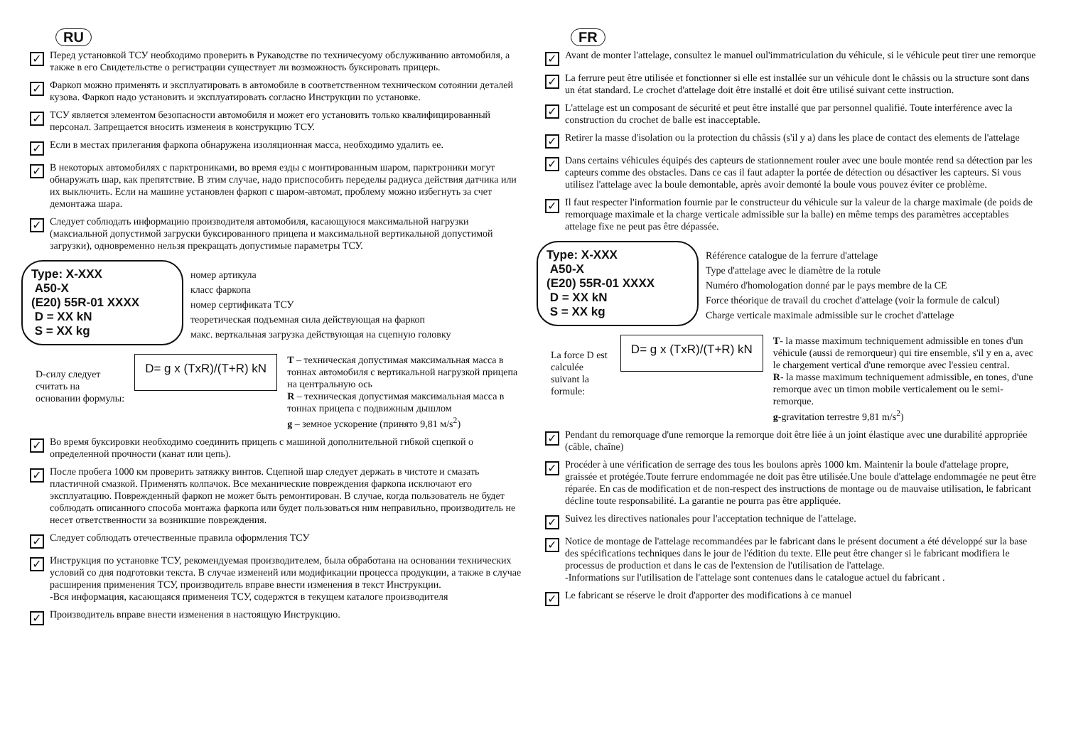RU
✓
Перед установкой ТСУ необходимо проверить в Рукаводстве по техничесуому обслуживанию автомобиля, а также в его Свидетельстве о регистрации существует ли возможность буксировать прицерь.
✓
Фаркоп можно применять и эксплуатировать в автомобиле в соответственном техническом сотоянии деталей кузова. Фаркоп надо установить и эксплуатировать согласно Инструкции по установке.
✓
ТСУ является элементом безопасности автомобиля и может его установить только квалифицированный персонал. Запрещается вносить изменеия в конструкцию ТСУ.
✓
Если в местах прилегания фаркопа обнаружена изоляционная масса, необходимо удалить ее.
✓
В некоторых автомобилях с парктрониками, во время езды с монтированным шаром, парктроники могут обнаружать шар, как препятствие. В зтим случае, надо приспособить переделы радиуса действия датчика или их выключить. Если на машине установлен фаркоп с шаром-автомат, проблему можно избегнуть за счет демонтажа шара.
✓
Следует соблюдать информацию производителя автомобиля, касающуюся максимальной нагрузки (максиальной допустимой загруски буксированного прицепа и максимальной вертикальной допустимой загрузки), одновременно нельзя прекращать допустимые параметры ТСУ.
Type: X-XXX
A50-X
(E20) 55R-01 XXXX
D = XX kN
S = XX kg
номер артикула
класс фаркопа
номер сертификата ТСУ
теоретическая подъемная сила действующая на фаркоп
макс. верткальная загрузка действующая на сцепную головку
D-силу следует считать на основании формулы:
D= g x (TxR)/(T+R) kN
T – техническая допустимая максимальная масса в тоннах автомобиля с вертикальной нагрузкой прицепа на центральную ось
R – техническая допустимая максимальная масса в тоннах прицепа с подвижным дышлом
g – земное ускорение (принято 9,81 м/s<sup>2</sup>)
✓
Во время буксировки необходимо соединить прицепь с машиной дополнительной гибкой сцепкой о определенной прочности (канат или цепь).
✓
После пробега 1000 км проверить затяжку винтов. Сцепной шар следует держать в чистоте и смазать пластичной смазкой. Применять колпачок. Все механические повреждения фаркопа исключают его эксплуатацию. Поврежденный фаркоп не может быть ремонтирован. В случае, когда пользователь не будет соблюдать описанного способа монтажа фаркопа или будет пользоваться ним неправильно, производитель не несет ответственности за возникшие повреждения.
✓
Следует соблюдать отечественные правила оформления ТСУ
✓
Инструкция по установке ТСУ, рекомендуемая производителем, была обработана на основании технических условий со дня подготовки текста. В случае изменеий или модификации процесса продукции, а также в случае расширения применения ТСУ, производитель вправе внести изменения в текст Инструкции.
-Вся информация, касающаяся применеия ТСУ, содержтся в текущем каталоге производителя
✓
Производитель вправе внести изменения в настоящую Инструкцию.
FR
✓
Avant de monter l'attelage, consultez le manuel oul'immatriculation du véhicule, si le véhicule peut tirer une remorque
✓
La ferrure peut être utilisée et fonctionner si elle est installée sur un véhicule dont le châssis ou la structure sont dans un état standard. Le crochet d'attelage doit être installé et doit être utilisé suivant cette instruction.
✓
L'attelage est un composant de sécurité et peut être installé que par personnel qualifié. Toute interférence avec la construction du crochet de balle est inacceptable.
✓
Retirer la masse d'isolation ou la protection du châssis (s'il y a) dans les place de contact des elements de l'attelage
✓
Dans certains véhicules équipés des capteurs de stationnement rouler avec une boule montée rend sa détection par les capteurs comme des obstacles. Dans ce cas il faut adapter la portée de détection ou désactiver les capteurs. Si vous utilisez l'attelage avec la boule demontable, après avoir demonté la boule vous pouvez éviter ce problème.
✓
Il faut respecter l'information fournie par le constructeur du véhicule sur la valeur de la charge maximale (de poids de remorquage maximale et la charge verticale admissible sur la balle) en même temps des paramètres acceptables attelage fixe ne peut pas être dépassée.
Type: X-XXX
A50-X
(E20) 55R-01 XXXX
D = XX kN
S = XX kg
Référence catalogue de la ferrure d'attelage
Type d'attelage avec le diamètre de la rotule
Numéro d'homologation donné par le pays membre de la CE
Force théorique de travail du crochet d'attelage (voir la formule de calcul)
Charge verticale maximale admissible sur le crochet d'attelage
La force D est calculée suivant la formule:
D= g x (TxR)/(T+R) kN
T- la masse maximum techniquement admissible en tones d'un véhicule (aussi de remorqueur) qui tire ensemble, s'il y en a, avec le chargement vertical d'une remorque avec l'essieu central.
R- la masse maximum techniquement admissible, en tones, d'une remorque avec un timon mobile verticalement ou le semi-remorque.
g-gravitation terrestre 9,81 m/s<sup>2</sup>)
✓
Pendant du remorquage d'une remorque la remorque doit être liée à un joint élastique avec une durabilité appropriée (câble, chaîne)
✓
Procéder à une vérification de serrage des tous les boulons après 1000 km. Maintenir la boule d'attelage propre, graissée et protégée.Toute ferrure endommagée ne doit pas être utilisée.Une boule d'attelage endommagée ne peut être réparée. En cas de modification et de non-respect des instructions de montage ou de mauvaise utilisation, le fabricant décline toute responsabilité. La garantie ne pourra pas être appliquée.
✓
Suivez les directives nationales pour l'acceptation technique de l'attelage.
✓
Notice de montage de l'attelage recommandées par le fabricant dans le présent document a été développé sur la base des spécifications techniques dans le jour de l'édition du texte. Elle peut être changer si le fabricant modifiera le processus de production et dans le cas de l'extension de l'utilisation de l'attelage.
-Informations sur l'utilisation de l'attelage sont contenues dans le catalogue actuel du fabricant .
✓
Le fabricant se réserve le droit d'apporter des modifications à ce manuel